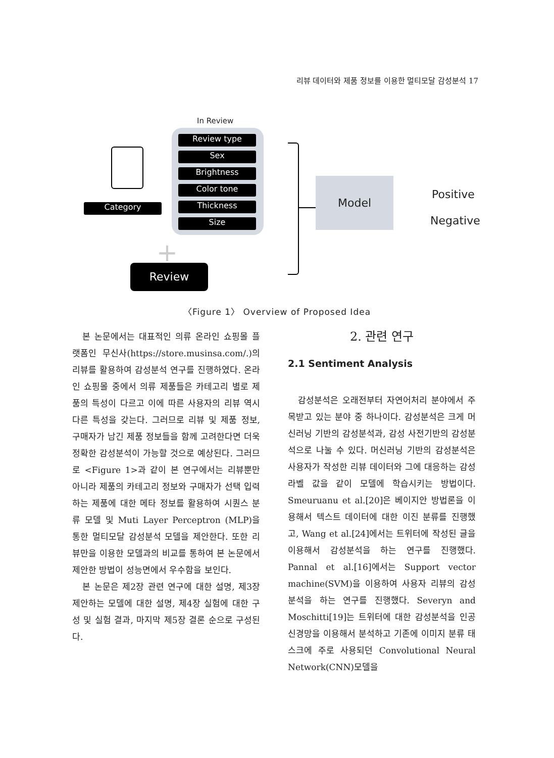리뷰 데이터와 제품 정보를 이용한 멀티모달 감성분석 17
In Review
Review type
Sex
Brightness
Color tone
Thickness
Size
Category
+
Review
Model
Positive
Negative
〈Figure 1〉 Overview of Proposed Idea
본 논문에서는 대표적인 의류 온라인 쇼핑몰 플랫폼인 무신사(https://store.musinsa.com/.)의 리뷰를 활용하여 감성분석 연구를 진행하였다. 온라인 쇼핑몰 중에서 의류 제품들은 카테고리 별로 제품의 특성이 다르고 이에 따른 사용자의 리뷰 역시 다른 특성을 갖는다. 그러므로 리뷰 및 제품 정보, 구매자가 남긴 제품 정보들을 함께 고려한다면 더욱 정확한 감성분석이 가능할 것으로 예상된다. 그러므로 <Figure 1>과 같이 본 연구에서는 리뷰뿐만 아니라 제품의 카테고리 정보와 구매자가 선택 입력하는 제품에 대한 메타 정보를 활용하여 시퀀스 분류 모델 및 Muti Layer Perceptron (MLP)을 통한 멀티모달 감성분석 모델을 제안한다. 또한 리뷰만을 이용한 모델과의 비교를 통하여 본 논문에서 제안한 방법이 성능면에서 우수함을 보인다.
본 논문은 제2장 관련 연구에 대한 설명, 제3장 제안하는 모델에 대한 설명, 제4장 실험에 대한 구성 및 실험 결과, 마지막 제5장 결론 순으로 구성된다.
2. 관련 연구
2.1 Sentiment Analysis
감성분석은 오래전부터 자연어처리 분야에서 주목받고 있는 분야 중 하나이다. 감성분석은 크게 머신러닝 기반의 감성분석과, 감성 사전기반의 감성분석으로 나눌 수 있다. 머신러닝 기반의 감성분석은 사용자가 작성한 리뷰 데이터와 그에 대응하는 감성 라벨 값을 같이 모델에 학습시키는 방법이다. Smeuruanu et al.[20]은 베이지안 방법론을 이용해서 텍스트 데이터에 대한 이진 분류를 진행했고, Wang et al.[24]에서는 트위터에 작성된 글을 이용해서 감성분석을 하는 연구를 진행했다. Pannal et al.[16]에서는 Support vector machine(SVM)을 이용하여 사용자 리뷰의 감성분석을 하는 연구를 진행했다. Severyn and Moschitti[19]는 트위터에 대한 감성분석을 인공 신경망을 이용해서 분석하고 기존에 이미지 분류 태스크에 주로 사용되던 Convolutional Neural Network(CNN)모델을